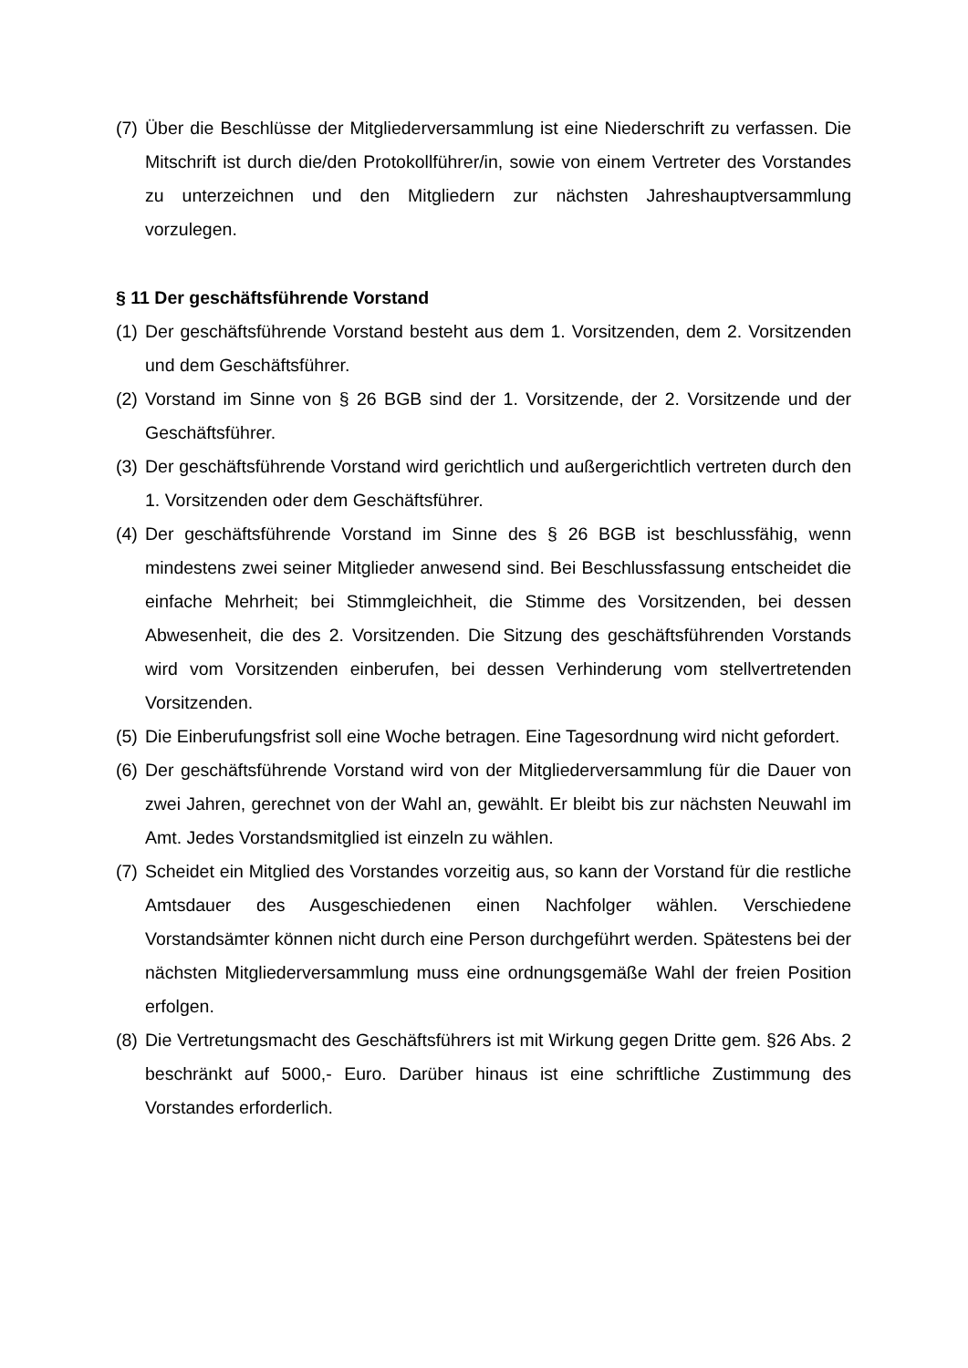(7) Über die Beschlüsse der Mitgliederversammlung ist eine Niederschrift zu verfassen. Die Mitschrift ist durch die/den Protokollführer/in, sowie von einem Vertreter des Vorstandes zu unterzeichnen und den Mitgliedern zur nächsten Jahreshauptversammlung vorzulegen.
§ 11 Der geschäftsführende Vorstand
(1) Der geschäftsführende Vorstand besteht aus dem 1. Vorsitzenden, dem 2. Vorsitzenden und dem Geschäftsführer.
(2) Vorstand im Sinne von § 26 BGB sind der 1. Vorsitzende, der 2. Vorsitzende und der Geschäftsführer.
(3) Der geschäftsführende Vorstand wird gerichtlich und außergerichtlich vertreten durch den 1. Vorsitzenden oder dem Geschäftsführer.
(4) Der geschäftsführende Vorstand im Sinne des § 26 BGB ist beschlussfähig, wenn mindestens zwei seiner Mitglieder anwesend sind. Bei Beschlussfassung entscheidet die einfache Mehrheit; bei Stimmgleichheit, die Stimme des Vorsitzenden, bei dessen Abwesenheit, die des 2. Vorsitzenden. Die Sitzung des geschäftsführenden Vorstands wird vom Vorsitzenden einberufen, bei dessen Verhinderung vom stellvertretenden Vorsitzenden.
(5) Die Einberufungsfrist soll eine Woche betragen. Eine Tagesordnung wird nicht gefordert.
(6) Der geschäftsführende Vorstand wird von der Mitgliederversammlung für die Dauer von zwei Jahren, gerechnet von der Wahl an, gewählt. Er bleibt bis zur nächsten Neuwahl im Amt. Jedes Vorstandsmitglied ist einzeln zu wählen.
(7) Scheidet ein Mitglied des Vorstandes vorzeitig aus, so kann der Vorstand für die restliche Amtsdauer des Ausgeschiedenen einen Nachfolger wählen. Verschiedene Vorstandsämter können nicht durch eine Person durchgeführt werden. Spätestens bei der nächsten Mitgliederversammlung muss eine ordnungsgemäße Wahl der freien Position erfolgen.
(8) Die Vertretungsmacht des Geschäftsführers ist mit Wirkung gegen Dritte gem. §26 Abs. 2 beschränkt auf 5000,- Euro. Darüber hinaus ist eine schriftliche Zustimmung des Vorstandes erforderlich.